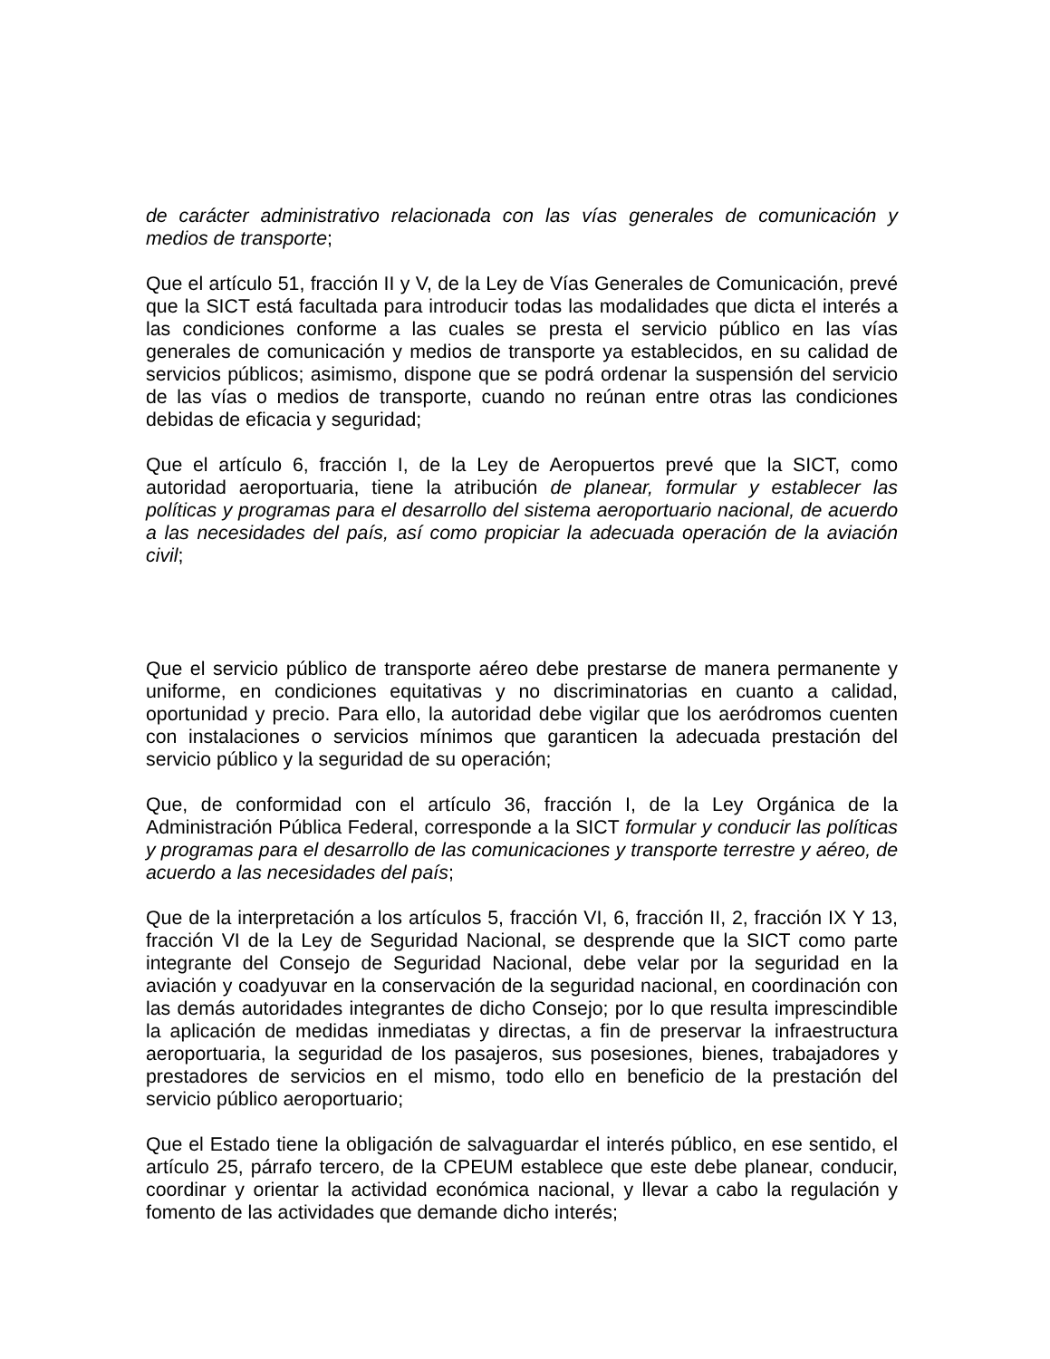de carácter administrativo relacionada con las vías generales de comunicación y medios de transporte;
Que el artículo 51, fracción II y V, de la Ley de Vías Generales de Comunicación, prevé que la SICT está facultada para introducir todas las modalidades que dicta el interés a las condiciones conforme a las cuales se presta el servicio público en las vías generales de comunicación y medios de transporte ya establecidos, en su calidad de servicios públicos; asimismo, dispone que se podrá ordenar la suspensión del servicio de las vías o medios de transporte, cuando no reúnan entre otras las condiciones debidas de eficacia y seguridad;
Que el artículo 6, fracción I, de la Ley de Aeropuertos prevé que la SICT, como autoridad aeroportuaria, tiene la atribución de planear, formular y establecer las políticas y programas para el desarrollo del sistema aeroportuario nacional, de acuerdo a las necesidades del país, así como propiciar la adecuada operación de la aviación civil;
Que el servicio público de transporte aéreo debe prestarse de manera permanente y uniforme, en condiciones equitativas y no discriminatorias en cuanto a calidad, oportunidad y precio. Para ello, la autoridad debe vigilar que los aeródromos cuenten con instalaciones o servicios mínimos que garanticen la adecuada prestación del servicio público y la seguridad de su operación;
Que, de conformidad con el artículo 36, fracción I, de la Ley Orgánica de la Administración Pública Federal, corresponde a la SICT formular y conducir las políticas y programas para el desarrollo de las comunicaciones y transporte terrestre y aéreo, de acuerdo a las necesidades del país;
Que de la interpretación a los artículos 5, fracción VI, 6, fracción II, 2, fracción IX Y 13, fracción VI de la Ley de Seguridad Nacional, se desprende que la SICT como parte integrante del Consejo de Seguridad Nacional, debe velar por la seguridad en la aviación y coadyuvar en la conservación de la seguridad nacional, en coordinación con las demás autoridades integrantes de dicho Consejo; por lo que resulta imprescindible la aplicación de medidas inmediatas y directas, a fin de preservar la infraestructura aeroportuaria, la seguridad de los pasajeros, sus posesiones, bienes, trabajadores y prestadores de servicios en el mismo, todo ello en beneficio de la prestación del servicio público aeroportuario;
Que el Estado tiene la obligación de salvaguardar el interés público, en ese sentido, el artículo 25, párrafo tercero, de la CPEUM establece que este debe planear, conducir, coordinar y orientar la actividad económica nacional, y llevar a cabo la regulación y fomento de las actividades que demande dicho interés;